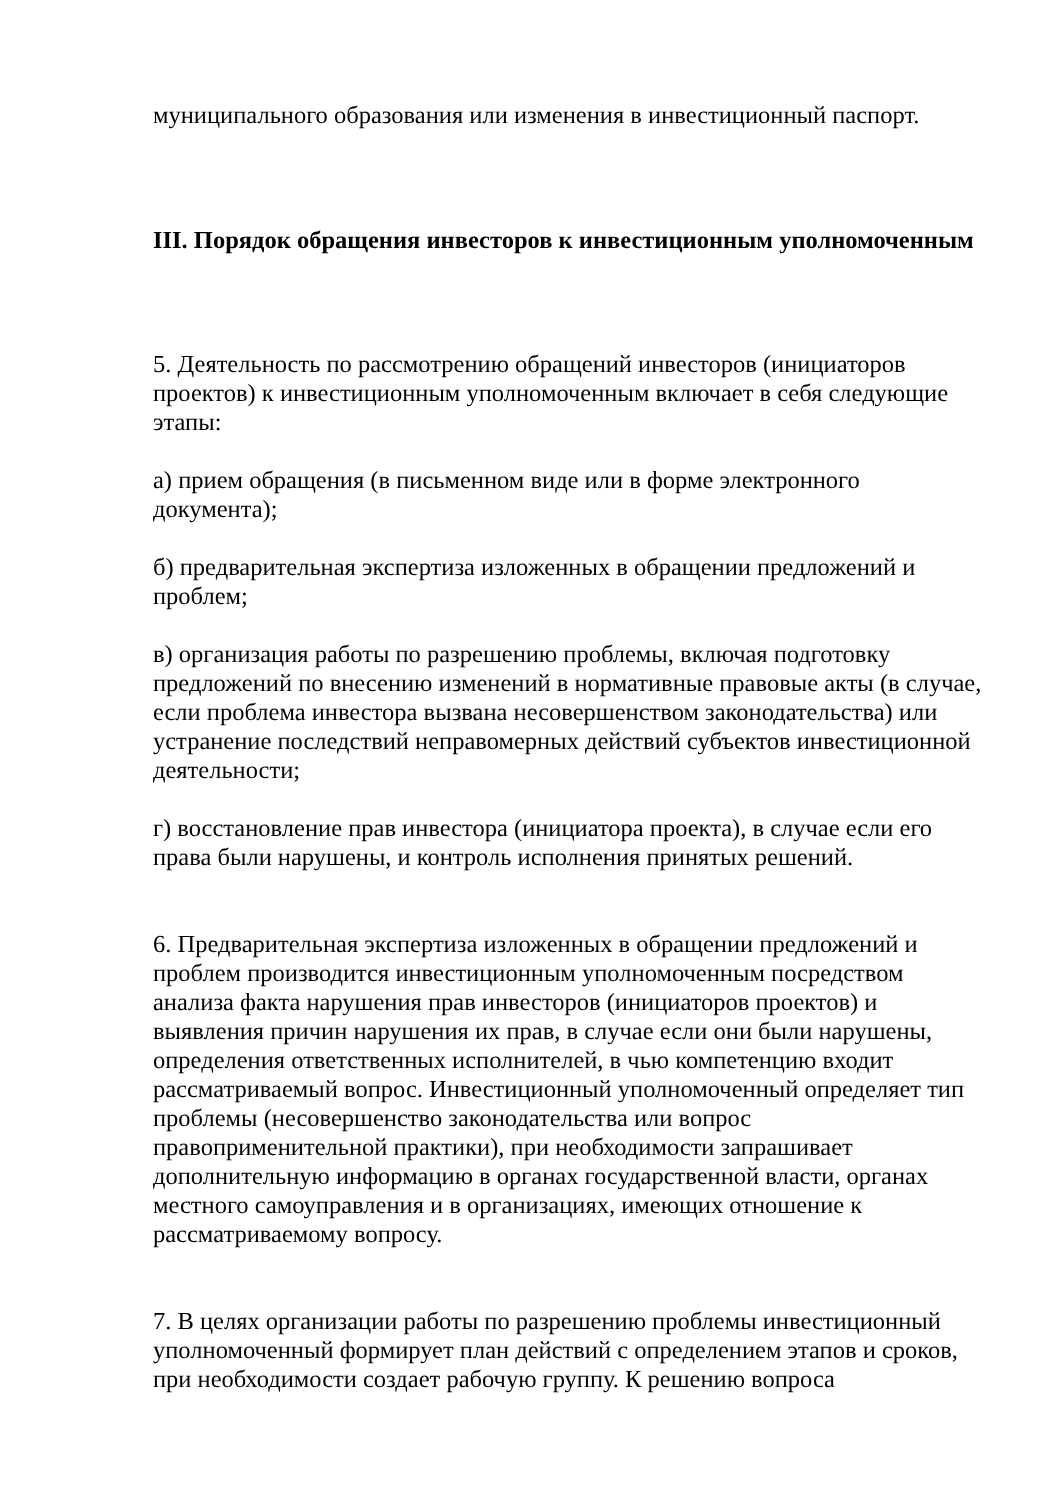муниципального образования или изменения в инвестиционный паспорт.
III. Порядок обращения инвесторов к инвестиционным уполномоченным
5. Деятельность по рассмотрению обращений инвесторов (инициаторов проектов) к инвестиционным уполномоченным включает в себя следующие этапы:
а) прием обращения (в письменном виде или в форме электронного документа);
б) предварительная экспертиза изложенных в обращении предложений и проблем;
в) организация работы по разрешению проблемы, включая подготовку предложений по внесению изменений в нормативные правовые акты (в случае, если проблема инвестора вызвана несовершенством законодательства) или устранение последствий неправомерных действий субъектов инвестиционной деятельности;
г) восстановление прав инвестора (инициатора проекта), в случае если его права были нарушены, и контроль исполнения принятых решений.
6. Предварительная экспертиза изложенных в обращении предложений и проблем производится инвестиционным уполномоченным посредством анализа факта нарушения прав инвесторов (инициаторов проектов) и выявления причин нарушения их прав, в случае если они были нарушены, определения ответственных исполнителей, в чью компетенцию входит рассматриваемый вопрос. Инвестиционный уполномоченный определяет тип проблемы (несовершенство законодательства или вопрос правоприменительной практики), при необходимости запрашивает дополнительную информацию в органах государственной власти, органах местного самоуправления и в организациях, имеющих отношение к рассматриваемому вопросу.
7. В целях организации работы по разрешению проблемы инвестиционный уполномоченный формирует план действий с определением этапов и сроков, при необходимости создает рабочую группу. К решению вопроса